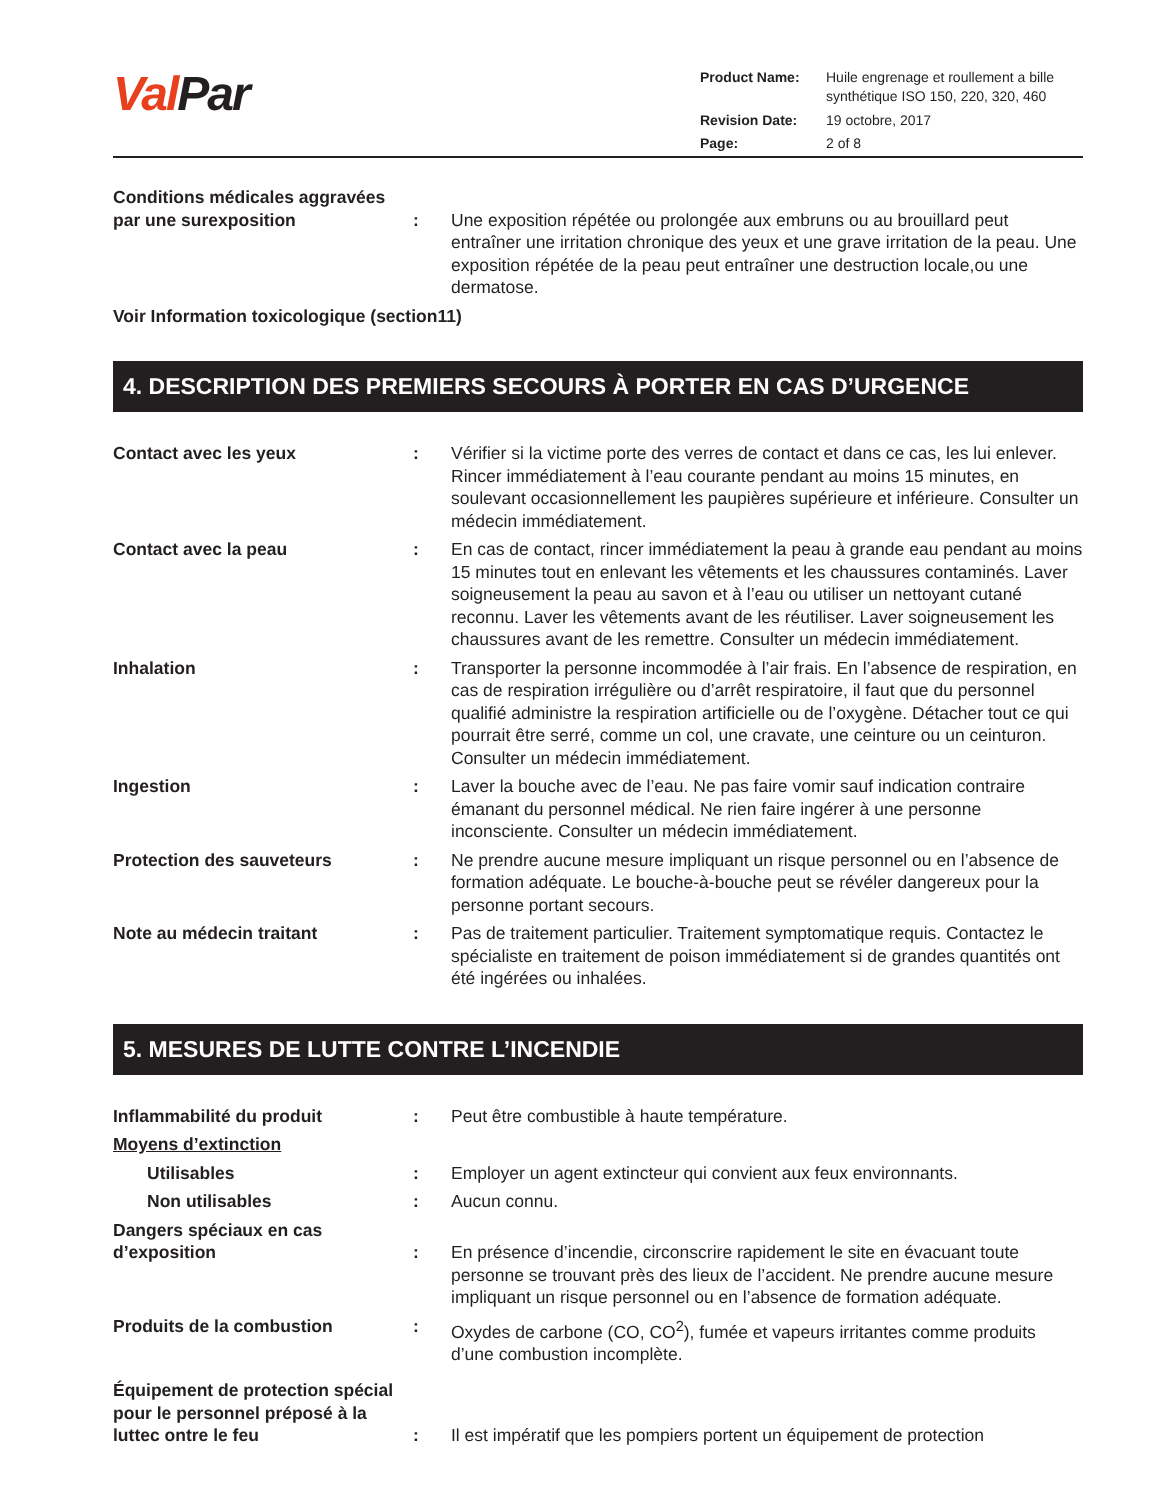Val Par
| Product Name: | Huile engrenage et roullement a bille synthétique ISO 150, 220, 320, 460 |
| Revision Date: | 19 octobre, 2017 |
| Page: | 2 of 8 |
Conditions médicales aggravées par une surexposition
:
Une exposition répétée ou prolongée aux embruns ou au brouillard peut entraîner une irritation chronique des yeux et une grave irritation de la peau. Une exposition répétée de la peau peut entraîner une destruction locale,ou une dermatose.
Voir Information toxicologique (section11)
4. DESCRIPTION DES PREMIERS SECOURS À PORTER EN CAS D’URGENCE
Contact avec les yeux : Vérifier si la victime porte des verres de contact et dans ce cas, les lui enlever. Rincer immédiatement à l’eau courante pendant au moins 15 minutes, en soulevant occasionnellement les paupières supérieure et inférieure. Consulter un médecin immédiatement.
Contact avec la peau : En cas de contact, rincer immédiatement la peau à grande eau pendant au moins 15 minutes tout en enlevant les vêtements et les chaussures contaminés. Laver soigneusement la peau au savon et à l’eau ou utiliser un nettoyant cutané reconnu. Laver les vêtements avant de les réutiliser. Laver soigneusement les chaussures avant de les remettre. Consulter un médecin immédiatement.
Inhalation : Transporter la personne incommodée à l’air frais. En l’absence de respiration, en cas de respiration irrégulière ou d’arrêt respiratoire, il faut que du personnel qualifié administre la respiration artificielle ou de l’oxygène. Détacher tout ce qui pourrait être serré, comme un col, une cravate, une ceinture ou un ceinturon. Consulter un médecin immédiatement.
Ingestion : Laver la bouche avec de l’eau. Ne pas faire vomir sauf indication contraire émanant du personnel médical. Ne rien faire ingérer à une personne inconsciente. Consulter un médecin immédiatement.
Protection des sauveteurs : Ne prendre aucune mesure impliquant un risque personnel ou en l’absence de formation adéquate. Le bouche-à-bouche peut se révéler dangereux pour la personne portant secours.
Note au médecin traitant : Pas de traitement particulier. Traitement symptomatique requis. Contactez le spécialiste en traitement de poison immédiatement si de grandes quantités ont été ingérées ou inhalées.
5. MESURES DE LUTTE CONTRE L’INCENDIE
Inflammabilité du produit : Peut être combustible à haute température.
Moyens d’extinction
Utilisables : Employer un agent extincteur qui convient aux feux environnants.
Non utilisables : Aucun connu.
Dangers spéciaux en cas d’exposition
:
En présence d’incendie, circonscrire rapidement le site en évacuant toute personne se trouvant près des lieux de l’accident. Ne prendre aucune mesure impliquant un risque personnel ou en l’absence de formation adéquate.
Produits de la combustion : Oxydes de carbone (CO, CO<sup>2</sup>), fumée et vapeurs irritantes comme produits d’une combustion incomplète.
Équipement de protection spécial pour le personnel préposé à la luttec ontre le feu
:
Il est impératif que les pompiers portent un équipement de protection